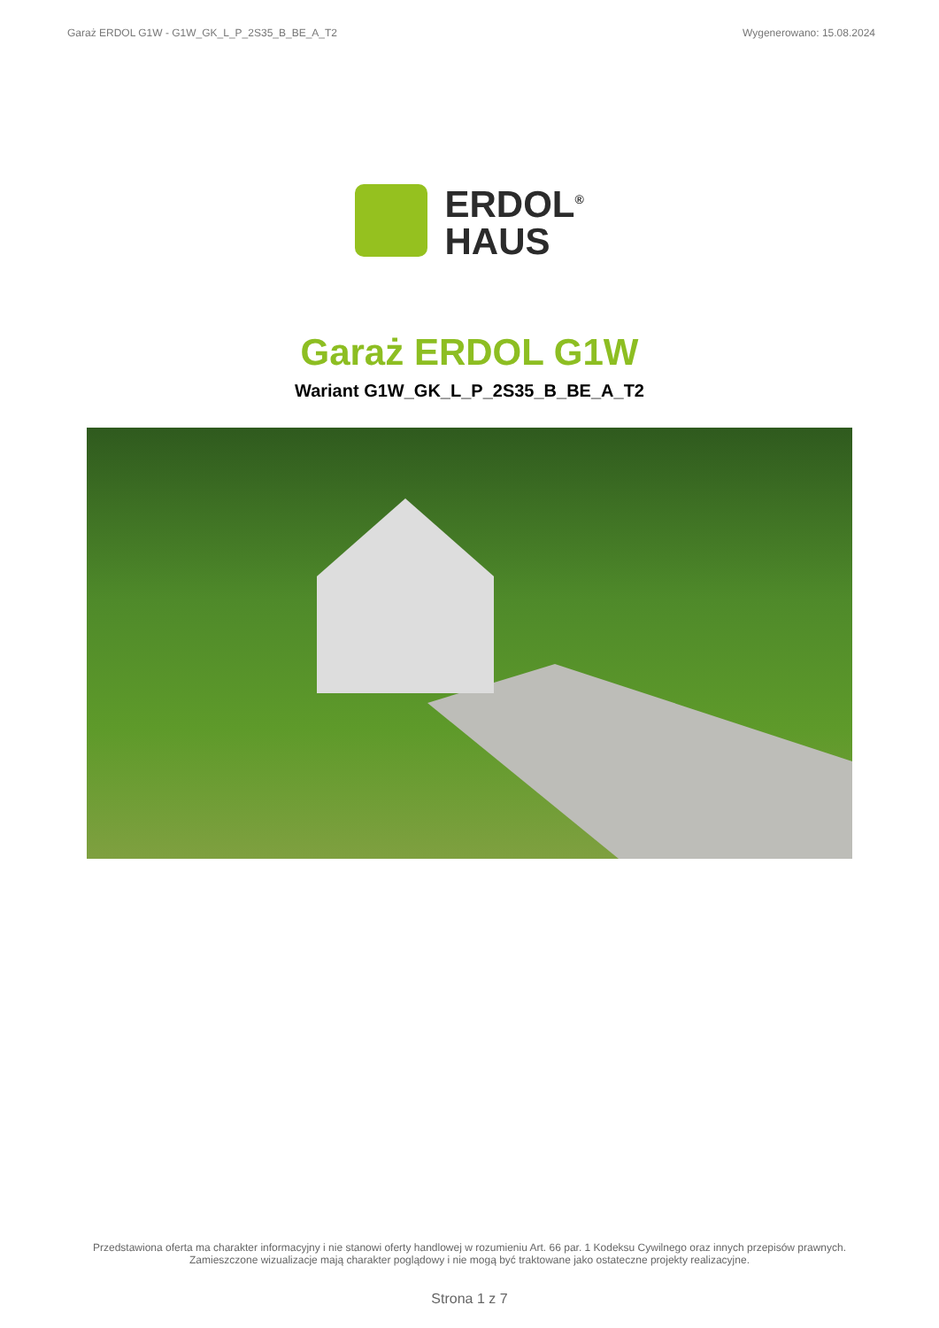Garaż ERDOL G1W - G1W_GK_L_P_2S35_B_BE_A_T2 Wygenerowano: 15.08.2024
ERDOL<sup>®</sup>
HAUS
Garaż ERDOL G1W
Wariant G1W_GK_L_P_2S35_B_BE_A_T2
Przedstawiona oferta ma charakter informacyjny i nie stanowi oferty handlowej w rozumieniu Art. 66 par. 1 Kodeksu Cywilnego oraz innych przepisów prawnych. Zamieszczone wizualizacje mają charakter poglądowy i nie mogą być traktowane jako ostateczne projekty realizacyjne.
Strona 1 z 7